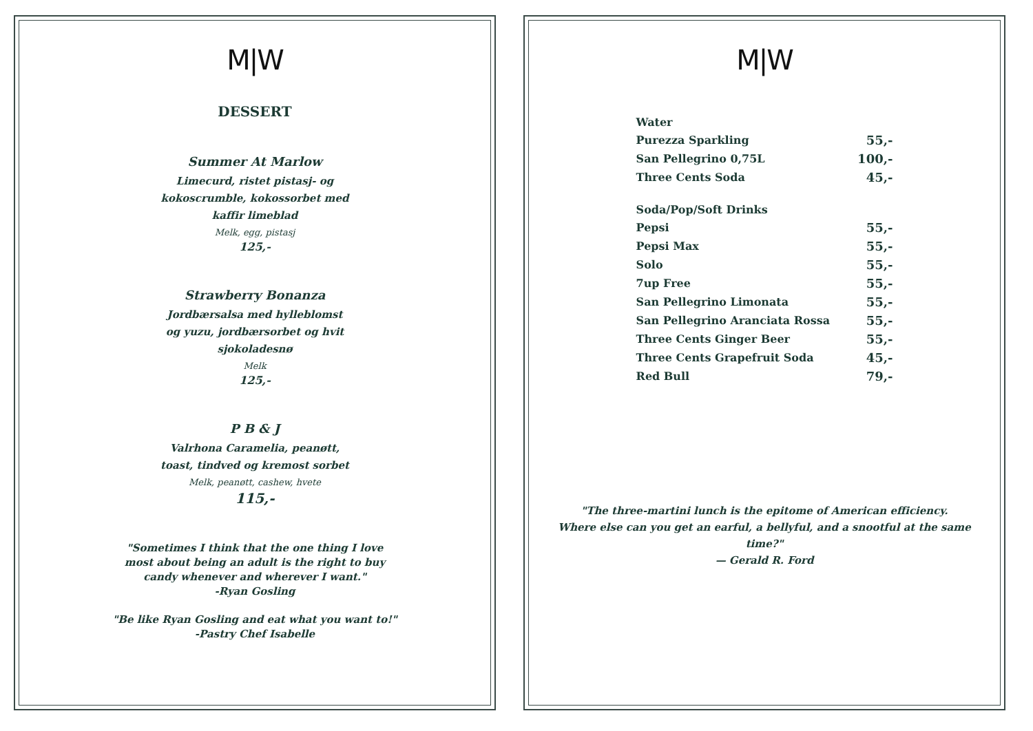M|W
DESSERT
Summer At Marlow
Limecurd, ristet pistasj- og kokoscrumble, kokossorbet med kaffir limeblad
Melk, egg, pistasj
125,-
Strawberry Bonanza
Jordbærsalsa med hylleblomst og yuzu, jordbærsorbet og hvit sjokoladesnø
Melk
125,-
P B & J
Valrhona Caramelia, peanøtt, toast, tindved og kremost sorbet
Melk, peanøtt, cashew, hvete
115,-
"Sometimes I think that the one thing I love
most about being an adult is the right to buy
candy whenever and wherever I want."
-Ryan Gosling
"Be like Ryan Gosling and eat what you want to!"
-Pastry Chef Isabelle
M|W
| Water | |
| Purezza Sparkling | 55,- |
| San Pellegrino 0,75L | 100,- |
| Three Cents Soda | 45,- |
| Soda/Pop/Soft Drinks | |
| Pepsi | 55,- |
| Pepsi Max | 55,- |
| Solo | 55,- |
| 7up Free | 55,- |
| San Pellegrino Limonata | 55,- |
| San Pellegrino Aranciata Rossa | 55,- |
| Three Cents Ginger Beer | 55,- |
| Three Cents Grapefruit Soda | 45,- |
| Red Bull | 79,- |
"The three-martini lunch is the epitome of American efficiency.
Where else can you get an earful, a bellyful, and a snootful at the same
time?"
— Gerald R. Ford